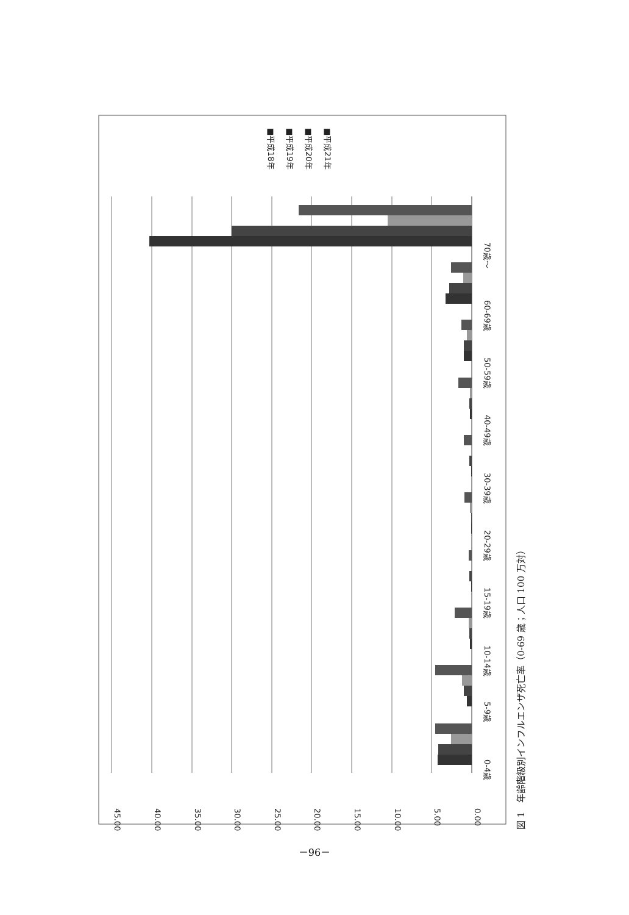45.00
40.00
35.00
30.00
25.00
20.00
15.00
10.00
5.00
0.00
0-4歳
5-9歳
10-14歳
15-19歳
20-29歳
30-39歳
40-49歳
50-59歳
60-69歳
70歳～
■平成18年
■平成19年
■平成20年
■平成21年
図 1　年齢階級別インフルエンザ死亡率（0-69 歳；人口 100 万対）
－96－